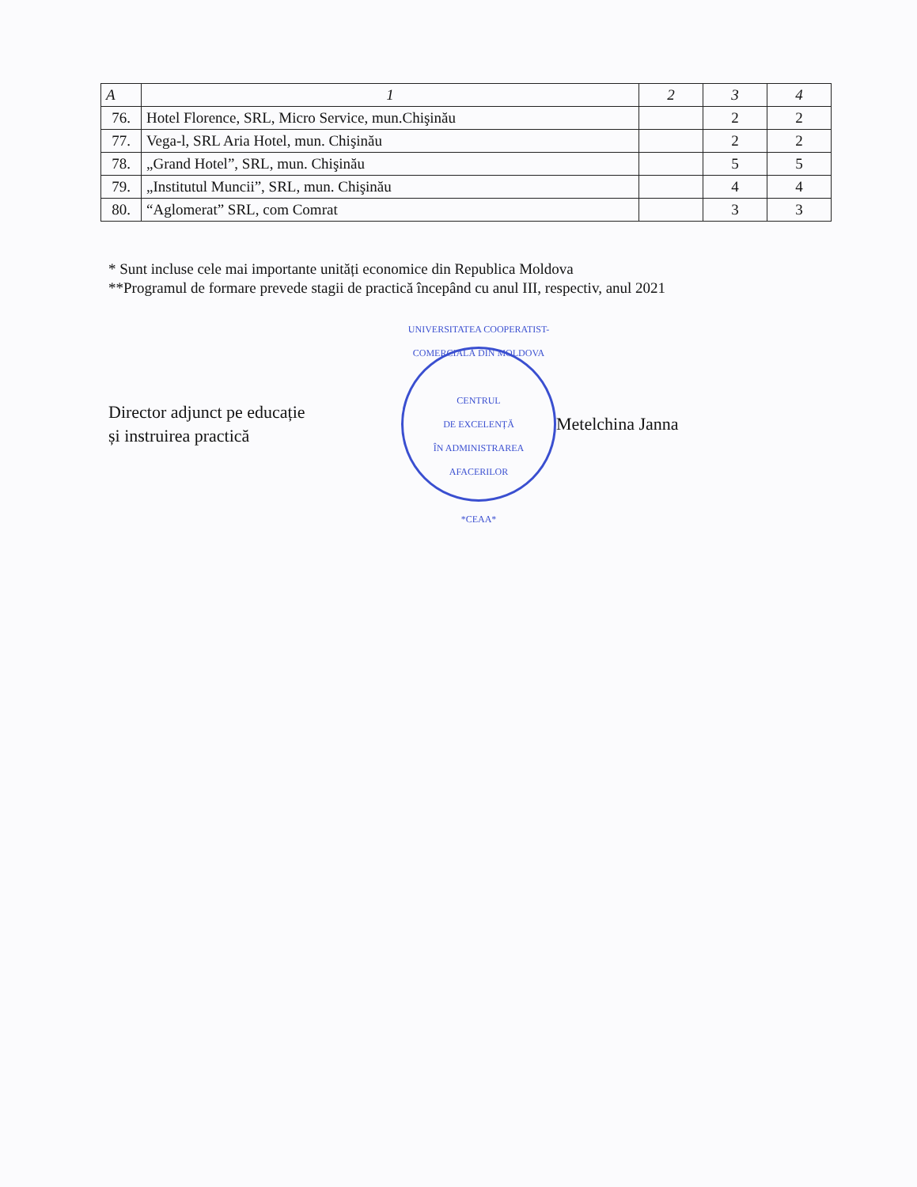| A | 1 | 2 | 3 | 4 |
| --- | --- | --- | --- | --- |
| 76. | Hotel Florence, SRL, Micro Service, mun.Chişinău | | 2 | 2 |
| 77. | Vega-l, SRL Aria Hotel, mun. Chişinău | | 2 | 2 |
| 78. | „Grand Hotel”, SRL, mun. Chişinău | | 5 | 5 |
| 79. | „Institutul Muncii”, SRL, mun. Chişinău | | 4 | 4 |
| 80. | “Aglomerat” SRL, com Comrat | | 3 | 3 |
* Sunt incluse cele mai importante unități economice din Republica Moldova
**Programul de formare prevede stagii de practică începând cu anul III, respectiv, anul 2021
Director adjunct pe educație
și instruirea practică
UNIVERSITATEA COOPERATIST-COMERCIALĂ DIN MOLDOVA
CENTRUL
DE EXCELENȚĂ
ÎN ADMINISTRAREA
AFACERILOR
*CEAA*
Metelchina Janna